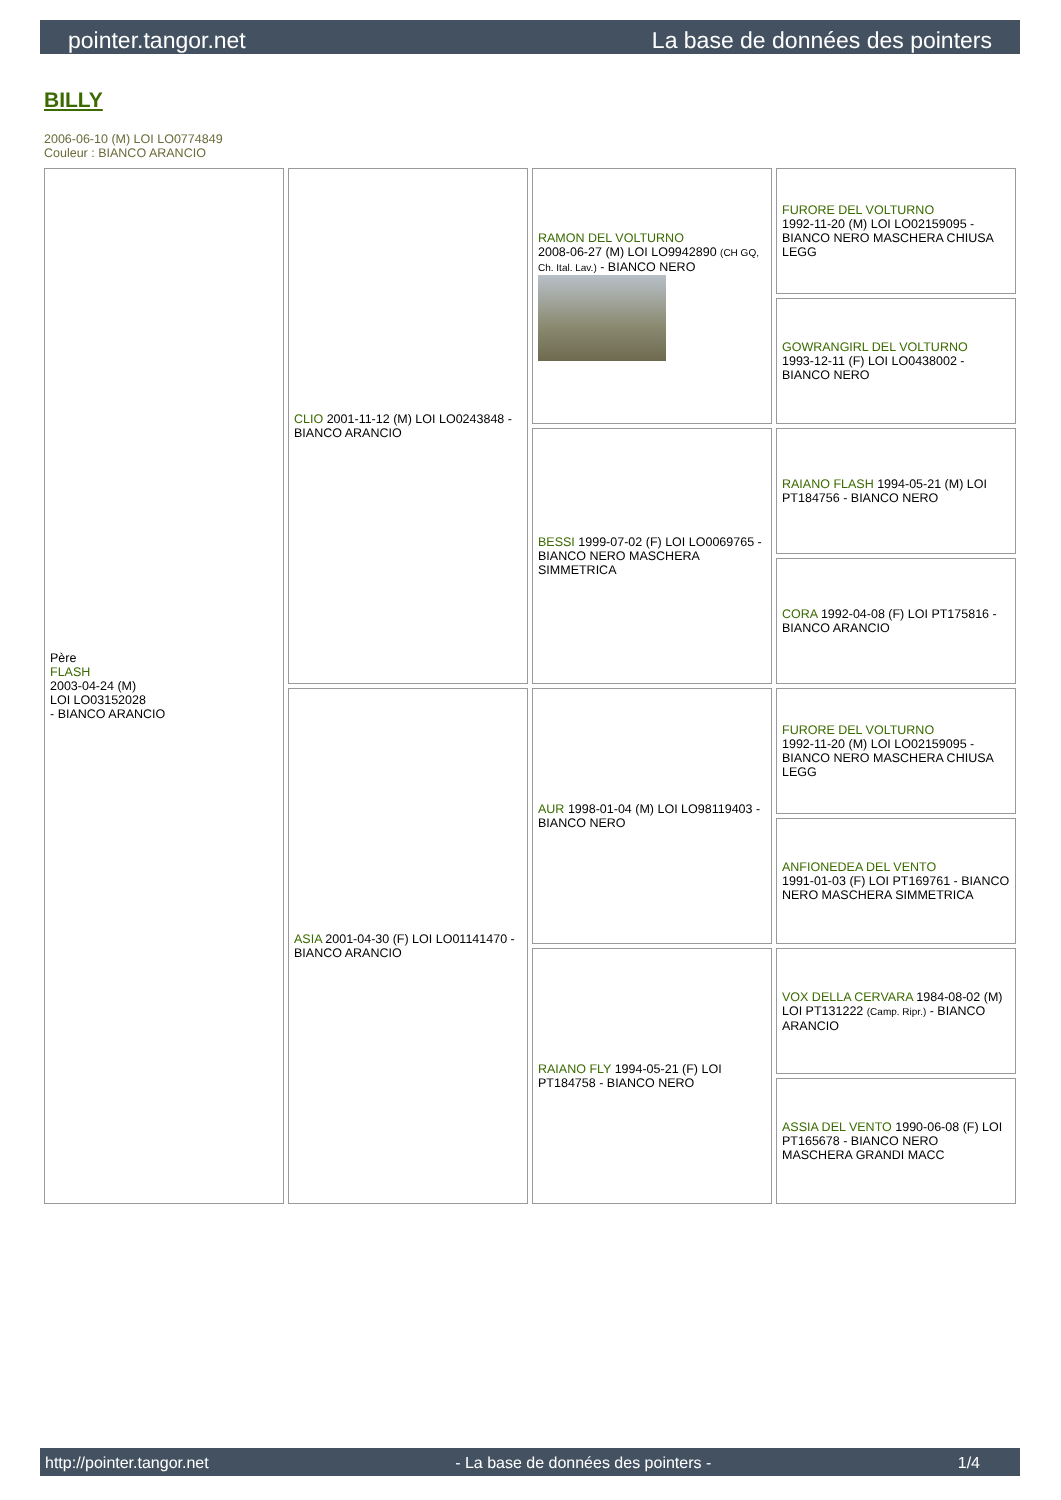pointer.tangor.net La base de données des pointers
BILLY
2006-06-10 (M) LOI LO0774849
Couleur : BIANCO ARANCIO
| Père FLASH 2003-04-24 (M) LOI LO03152028 - BIANCO ARANCIO | CLIO 2001-11-12 (M) LOI LO0243848 - BIANCO ARANCIO | RAMON DEL VOLTURNO 2008-06-27 (M) LOI LO9942890 (CH GQ, Ch. Ital. Lav.) - BIANCO NERO | FURORE DEL VOLTURNO 1992-11-20 (M) LOI LO02159095 - BIANCO NERO MASCHERA CHIUSA LEGG |
| | | | GOWRANGIRL DEL VOLTURNO 1993-12-11 (F) LOI LO0438002 - BIANCO NERO |
| | | BESSI 1999-07-02 (F) LOI LO0069765 - BIANCO NERO MASCHERA SIMMETRICA | RAIANO FLASH 1994-05-21 (M) LOI PT184756 - BIANCO NERO |
| | | | CORA 1992-04-08 (F) LOI PT175816 - BIANCO ARANCIO |
| | ASIA 2001-04-30 (F) LOI LO01141470 - BIANCO ARANCIO | AUR 1998-01-04 (M) LOI LO98119403 - BIANCO NERO | FURORE DEL VOLTURNO 1992-11-20 (M) LOI LO02159095 - BIANCO NERO MASCHERA CHIUSA LEGG |
| | | | ANFIONEDEA DEL VENTO 1991-01-03 (F) LOI PT169761 - BIANCO NERO MASCHERA SIMMETRICA |
| | | RAIANO FLY 1994-05-21 (F) LOI PT184758 - BIANCO NERO | VOX DELLA CERVARA 1984-08-02 (M) LOI PT131222 (Camp. Ripr.) - BIANCO ARANCIO |
| | | | ASSIA DEL VENTO 1990-06-08 (F) LOI PT165678 - BIANCO NERO MASCHERA GRANDI MACC |
http://pointer.tangor.net - La base de données des pointers - 1/4